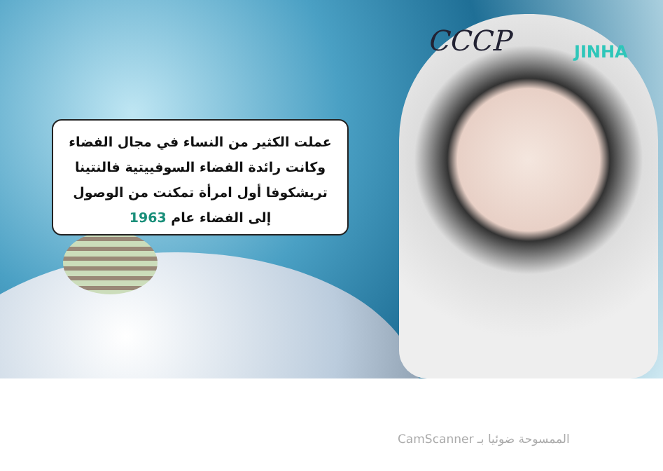CCCP JINHA
عملت الكثير من النساء في مجال الفضاء وكانت رائدة الفضاء السوفييتية فالنتينا تريشكوفا أول امرأة تمكنت من الوصول إلى الفضاء عام 1963
الممسوحة ضوئيا بـ CamScanner